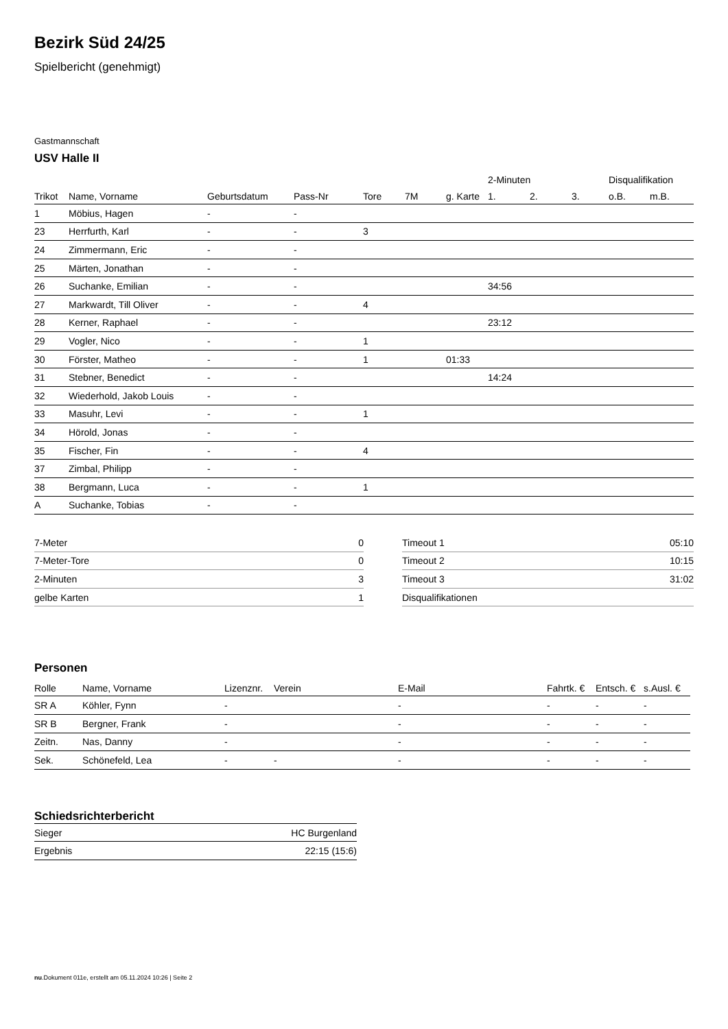Bezirk Süd 24/25
Spielbericht (genehmigt)
Gastmannschaft
USV Halle II
| | | | | | | | 2-Minuten | | | Disqualifikation | |
| --- | --- | --- | --- | --- | --- | --- | --- | --- | --- | --- | --- |
| Trikot | Name, Vorname | Geburtsdatum | Pass-Nr | Tore | 7M | g. Karte | 1. | 2. | 3. | o.B. | m.B. |
| 1 | Möbius, Hagen | - | - | | | | | | | | |
| 23 | Herrfurth, Karl | - | - | 3 | | | | | | | |
| 24 | Zimmermann, Eric | - | - | | | | | | | | |
| 25 | Märten, Jonathan | - | - | | | | | | | | |
| 26 | Suchanke, Emilian | - | - | | | | 34:56 | | | | |
| 27 | Markwardt, Till Oliver | - | - | 4 | | | | | | | |
| 28 | Kerner, Raphael | - | - | | | | 23:12 | | | | |
| 29 | Vogler, Nico | - | - | 1 | | | | | | | |
| 30 | Förster, Matheo | - | - | 1 | | 01:33 | | | | | |
| 31 | Stebner, Benedict | - | - | | | | 14:24 | | | | |
| 32 | Wiederhold, Jakob Louis | - | - | | | | | | | | |
| 33 | Masuhr, Levi | - | - | 1 | | | | | | | |
| 34 | Hörold, Jonas | - | - | | | | | | | | |
| 35 | Fischer, Fin | - | - | 4 | | | | | | | |
| 37 | Zimbal, Philipp | - | - | | | | | | | | |
| 38 | Bergmann, Luca | - | - | 1 | | | | | | | |
| A | Suchanke, Tobias | - | - | | | | | | | | |
| 7-Meter | 0 |
| 7-Meter-Tore | 0 |
| 2-Minuten | 3 |
| gelbe Karten | 1 |
| Timeout 1 | 05:10 |
| Timeout 2 | 10:15 |
| Timeout 3 | 31:02 |
| Disqualifikationen | |
Personen
| Rolle | Name, Vorname | Lizenznr. | Verein | E-Mail | Fahrtk. € | Entsch. € | s.Ausl. € |
| --- | --- | --- | --- | --- | --- | --- | --- |
| SR A | Köhler, Fynn | - | | - | - | - | - |
| SR B | Bergner, Frank | - | | - | - | - | - |
| Zeitn. | Nas, Danny | - | | - | - | - | - |
| Sek. | Schönefeld, Lea | - | - | - | - | - | - |
Schiedsrichterbericht
| Sieger | HC Burgenland |
| Ergebnis | 22:15 (15:6) |
nu.Dokument 011e, erstellt am 05.11.2024 10:26 | Seite 2